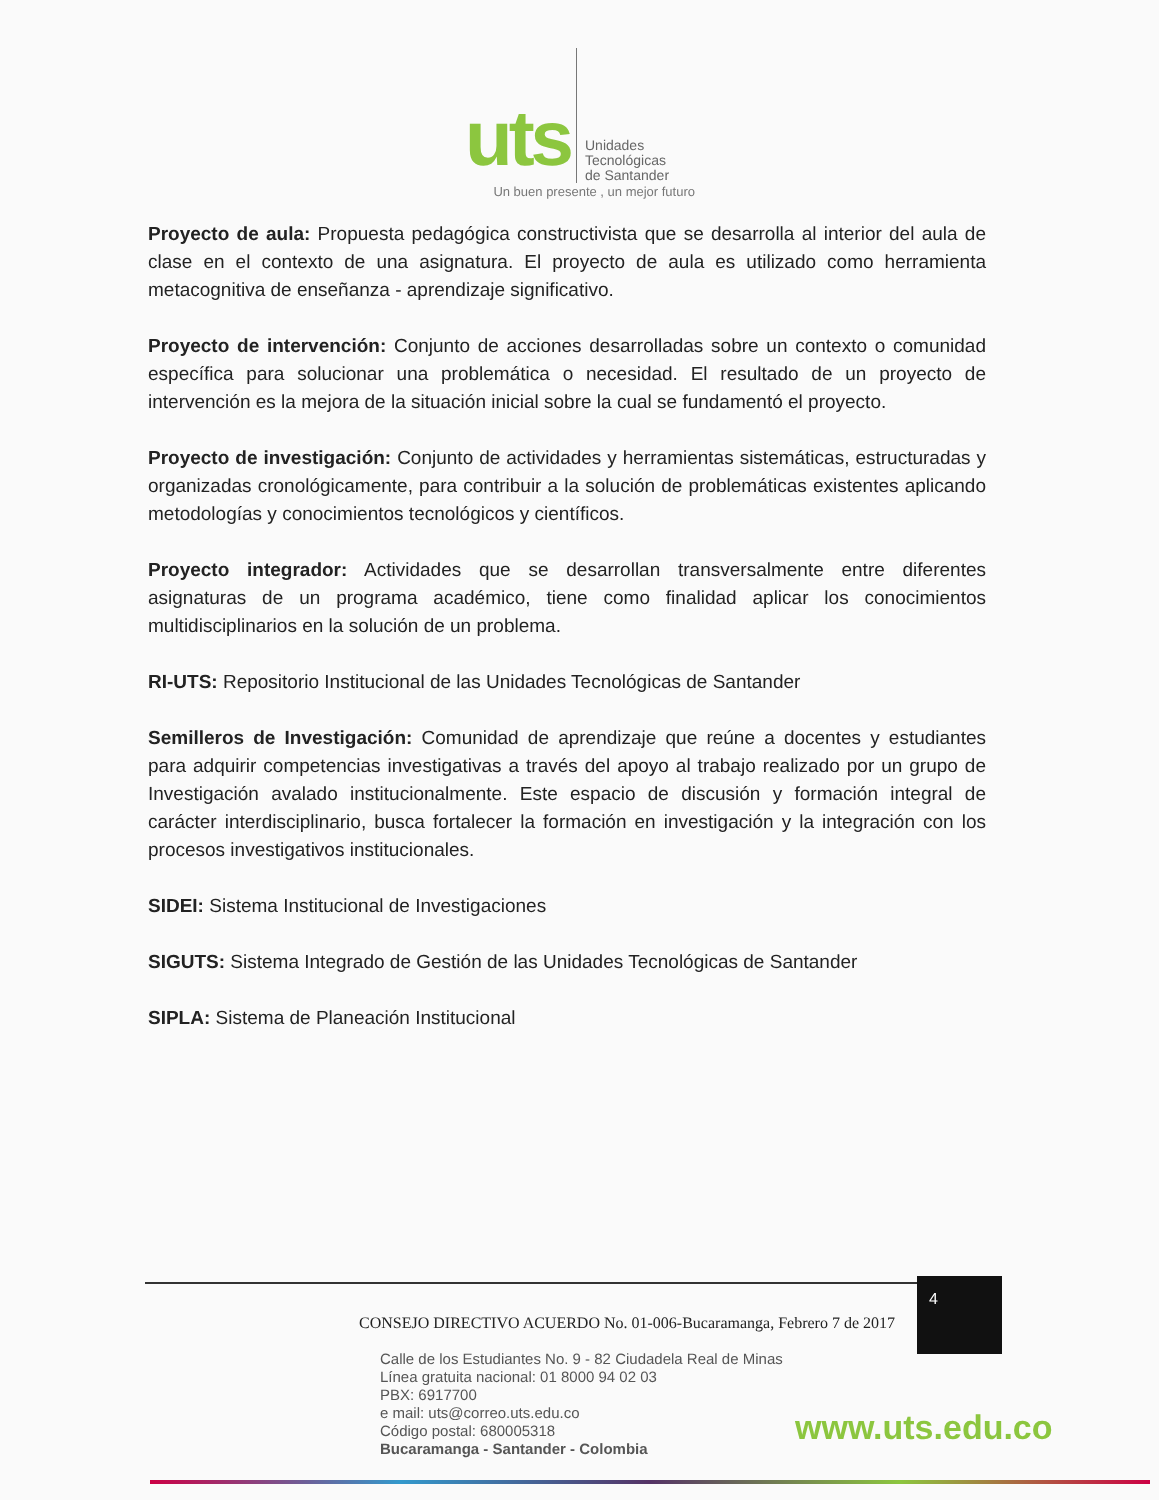uts Unidades
Tecnológicas
de Santander
Un buen presente , un mejor futuro
Proyecto de aula: Propuesta pedagógica constructivista que se desarrolla al interior del aula de clase en el contexto de una asignatura. El proyecto de aula es utilizado como herramienta metacognitiva de enseñanza - aprendizaje significativo.
Proyecto de intervención: Conjunto de acciones desarrolladas sobre un contexto o comunidad específica para solucionar una problemática o necesidad. El resultado de un proyecto de intervención es la mejora de la situación inicial sobre la cual se fundamentó el proyecto.
Proyecto de investigación: Conjunto de actividades y herramientas sistemáticas, estructuradas y organizadas cronológicamente, para contribuir a la solución de problemáticas existentes aplicando metodologías y conocimientos tecnológicos y científicos.
Proyecto integrador: Actividades que se desarrollan transversalmente entre diferentes asignaturas de un programa académico, tiene como finalidad aplicar los conocimientos multidisciplinarios en la solución de un problema.
RI-UTS: Repositorio Institucional de las Unidades Tecnológicas de Santander
Semilleros de Investigación: Comunidad de aprendizaje que reúne a docentes y estudiantes para adquirir competencias investigativas a través del apoyo al trabajo realizado por un grupo de Investigación avalado institucionalmente. Este espacio de discusión y formación integral de carácter interdisciplinario, busca fortalecer la formación en investigación y la integración con los procesos investigativos institucionales.
SIDEI: Sistema Institucional de Investigaciones
SIGUTS: Sistema Integrado de Gestión de las Unidades Tecnológicas de Santander
SIPLA: Sistema de Planeación Institucional
CONSEJO DIRECTIVO ACUERDO No. 01-006-Bucaramanga, Febrero 7 de 2017
4
Calle de los Estudiantes No. 9 - 82 Ciudadela Real de Minas
Línea gratuita nacional: 01 8000 94 02 03
PBX: 6917700
e mail: uts@correo.uts.edu.co
Código postal: 680005318
Bucaramanga - Santander - Colombia
www.uts.edu.co